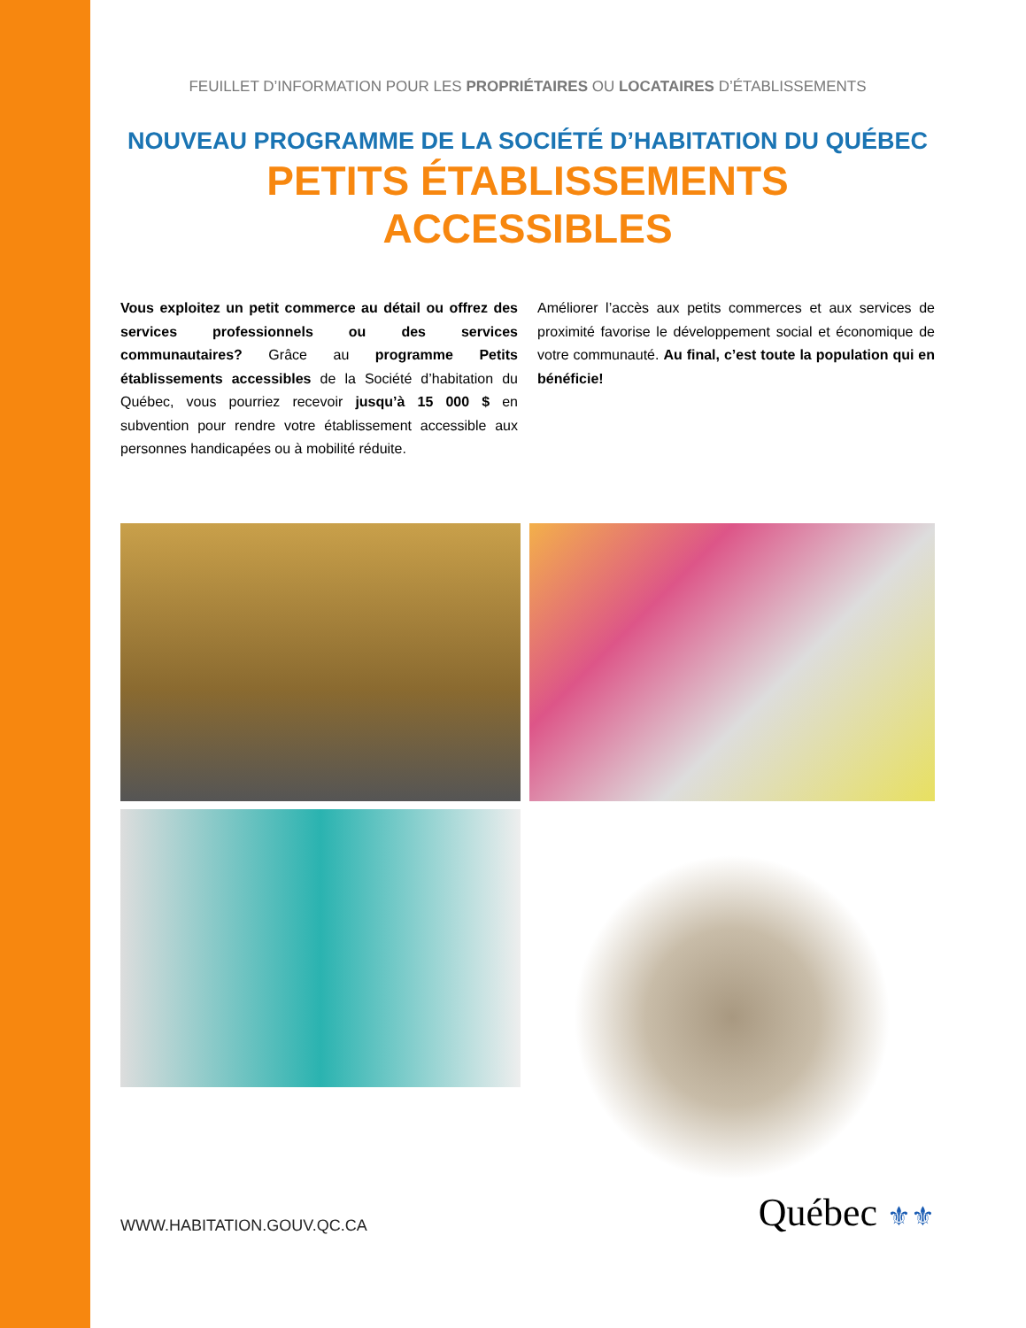FEUILLET D’INFORMATION POUR LES PROPRIÉTAIRES OU LOCATAIRES D’ÉTABLISSEMENTS
NOUVEAU PROGRAMME DE LA SOCIÉTÉ D’HABITATION DU QUÉBEC
PETITS ÉTABLISSEMENTS ACCESSIBLES
Vous exploitez un petit commerce au détail ou offrez des services professionnels ou des services communautaires? Grâce au programme Petits établissements accessibles de la Société d’habitation du Québec, vous pourriez recevoir jusqu’à 15 000 $ en subvention pour rendre votre établissement accessible aux personnes handicapées ou à mobilité réduite.
Améliorer l’accès aux petits commerces et aux services de proximité favorise le développement social et économique de votre communauté. Au final, c’est toute la population qui en bénéficie!
WWW.HABITATION.GOUV.QC.CA
Québec ⚜⚜